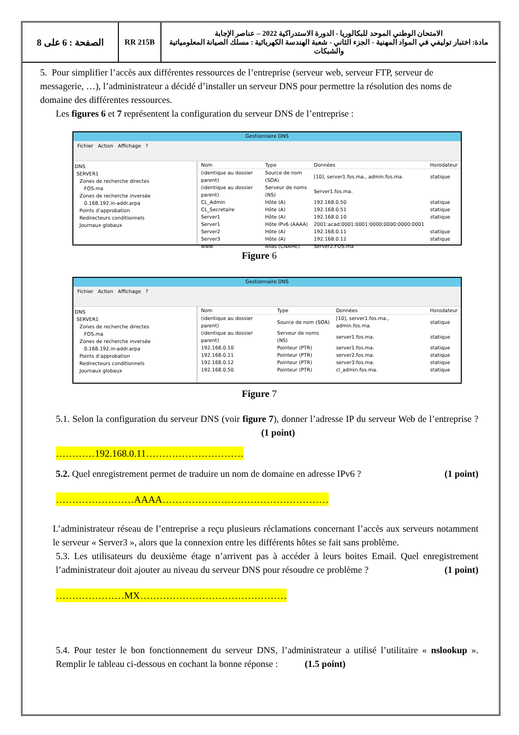الصفحة : 6 على 8
RR 215B الامتحان الوطني الموحد للبكالوريا - الدورة الاستدراكية 2022 – عناصر الإجابة
مادة: اختبار توليفي في المواد المهنية - الجزء الثاني - شعبة الهندسة الكهربائية : مسلك الصيانة المعلومياتية والشبكات
5. Pour simplifier l’accès aux différentes ressources de l’entreprise (serveur web, serveur FTP, serveur de messagerie, …), l’administrateur a décidé d’installer un serveur DNS pour permettre la résolution des noms de domaine des différentes ressources.
Les figures 6 et 7 représentent la configuration du serveur DNS de l’entreprise :
Gestionnaire DNS
Fichier Action Affichage ?
DNS
SERVER1
Zones de recherche directes
FOS.ma
Zones de recherche inversée
0.168.192.in-addr.arpa
Points d’approbation
Redirecteurs conditionnels
Journaux globaux
| Nom | Type | Données | Horodateur |
| --- | --- | --- | --- |
| (identique au dossier parent) | Source de nom (SOA) | [10], server1.fos.ma., admin.fos.ma. | statique |
| (identique au dossier parent) | Serveur de noms (NS) | Server1.fos.ma. | |
| CL_Admin | Hôte (A) | 192.168.0.50 | statique |
| CL_Secretaire | Hôte (A) | 192.168.0.51 | statique |
| Server1 | Hôte (A) | 192.168.0.10 | statique |
| Server1 | Hôte IPv6 (AAAA) | 2001:acad:0001:0001:0000:0000:0000:0001 | |
| Server2 | Hôte (A) | 192.168.0.11 | statique |
| Server3 | Hôte (A) | 192.168.0.12 | statique |
| www | Alias (CNAME) | Server2.FOS.ma | |
Figure 6
Gestionnaire DNS
Fichier Action Affichage ?
DNS
SERVER1
Zones de recherche directes
FOS.ma
Zones de recherche inversée
0.168.192.in-addr.arpa
Points d’approbation
Redirecteurs conditionnels
Journaux globaux
| Nom | Type | Données | Horodateur |
| --- | --- | --- | --- |
| (identique au dossier parent) | Source de nom (SOA) | [10], server1.fos.ma., admin.fos.ma. | statique |
| (identique au dossier parent) | Serveur de noms (NS) | server1.fos.ma. | statique |
| 192.168.0.10 | Pointeur (PTR) | server1.fos.ma. | statique |
| 192.168.0.11 | Pointeur (PTR) | server2.fos.ma. | statique |
| 192.168.0.12 | Pointeur (PTR) | server3.fos.ma. | statique |
| 192.168.0.50 | Pointeur (PTR) | cl_admin.fos.ma. | statique |
Figure 7
5.1. Selon la configuration du serveur DNS (voir figure 7), donner l’adresse IP du serveur Web de l’entreprise ? (1 point)
…………192.168.0.11…………………………
5.2. Quel enregistrement permet de traduire un nom de domaine en adresse IPv6 ? (1 point)
……………………AAAA……………………………………………
L’administrateur réseau de l’entreprise a reçu plusieurs réclamations concernant l’accès aux serveurs notamment le serveur « Server3 », alors que la connexion entre les différents hôtes se fait sans problème.
5.3. Les utilisateurs du deuxième étage n’arrivent pas à accéder à leurs boites Email. Quel enregistrement l’administrateur doit ajouter au niveau du serveur DNS pour résoudre ce problème ? (1 point)
…………………MX………………………………………
5.4. Pour tester le bon fonctionnement du serveur DNS, l’administrateur a utilisé l’utilitaire « nslookup ». Remplir le tableau ci-dessous en cochant la bonne réponse : (1.5 point)